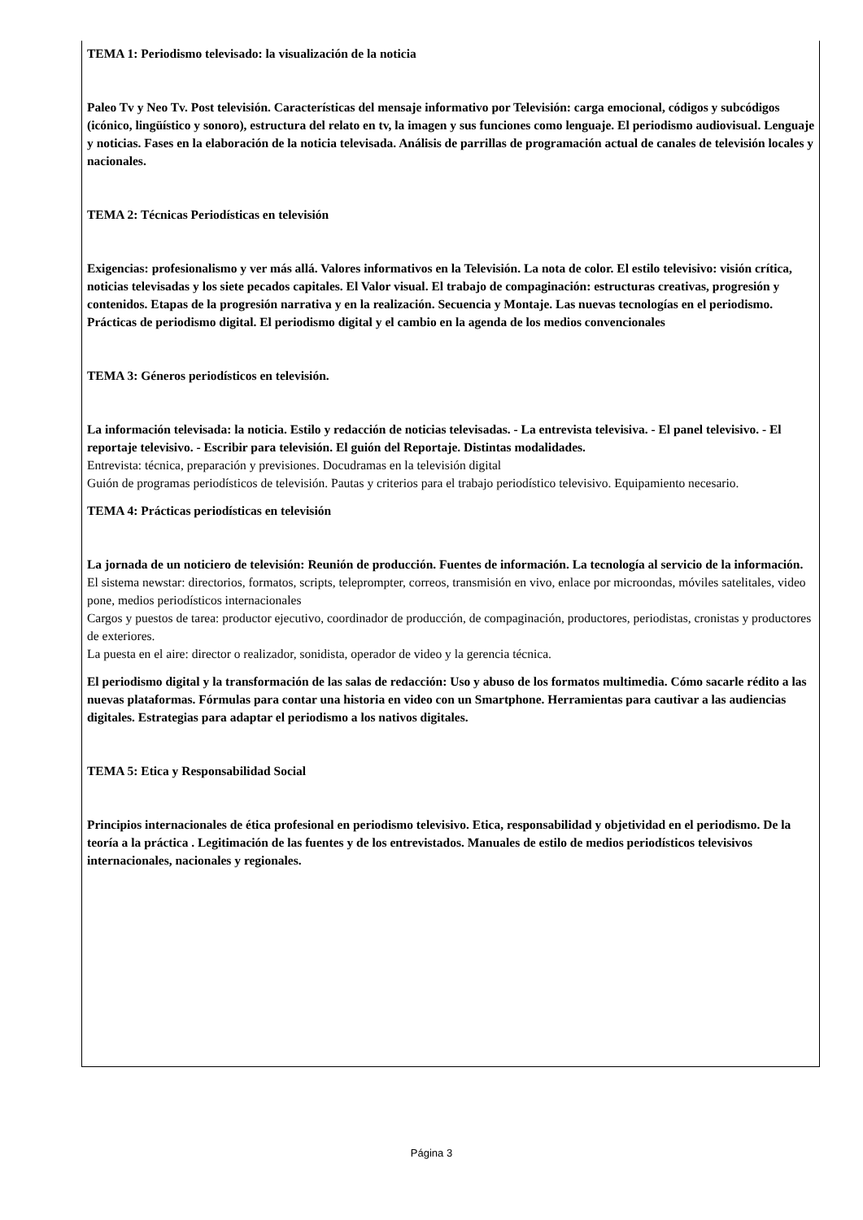TEMA 1: Periodismo televisado: la visualización de la noticia
Paleo Tv y Neo Tv. Post televisión. Características del mensaje informativo por Televisión: carga emocional, códigos y subcódigos (icónico, lingüístico y sonoro), estructura del relato en tv, la imagen y sus funciones como lenguaje. El periodismo audiovisual. Lenguaje y noticias. Fases en la elaboración de la noticia televisada. Análisis de parrillas de programación actual de canales de televisión locales y nacionales.
TEMA 2: Técnicas Periodísticas en televisión
Exigencias: profesionalismo y ver más allá. Valores informativos en la Televisión. La nota de color. El estilo televisivo: visión crítica, noticias televisadas y los siete pecados capitales. El Valor visual. El trabajo de compaginación: estructuras creativas, progresión y contenidos. Etapas de la progresión narrativa y en la realización. Secuencia y Montaje. Las nuevas tecnologías en el periodismo. Prácticas de periodismo digital. El periodismo digital y el cambio en la agenda de los medios convencionales
TEMA 3: Géneros periodísticos en televisión.
La información televisada: la noticia. Estilo y redacción de noticias televisadas. - La entrevista televisiva. - El panel televisivo. - El reportaje televisivo. - Escribir para televisión. El guión del Reportaje. Distintas modalidades.
Entrevista: técnica, preparación y previsiones. Docudramas en la televisión digital
Guión de programas periodísticos de televisión. Pautas y criterios para el trabajo periodístico televisivo. Equipamiento necesario.
TEMA 4: Prácticas periodísticas en televisión
La jornada de un noticiero de televisión: Reunión de producción. Fuentes de información. La tecnología al servicio de la información.
El sistema newstar: directorios, formatos, scripts, teleprompter, correos, transmisión en vivo, enlace por microondas, móviles satelitales, video pone, medios periodísticos internacionales
Cargos y puestos de tarea: productor ejecutivo, coordinador de producción, de compaginación, productores, periodistas, cronistas y productores de exteriores.
La puesta en el aire: director o realizador, sonidista, operador de video y la gerencia técnica.
El periodismo digital y la transformación de las salas de redacción: Uso y abuso de los formatos multimedia. Cómo sacarle rédito a las nuevas plataformas. Fórmulas para contar una historia en video con un Smartphone. Herramientas para cautivar a las audiencias digitales. Estrategias para adaptar el periodismo a los nativos digitales.
TEMA 5: Etica y Responsabilidad Social
Principios internacionales de ética profesional en periodismo televisivo. Etica, responsabilidad y objetividad en el periodismo. De la teoría a la práctica . Legitimación de las fuentes y de los entrevistados. Manuales de estilo de medios periodísticos televisivos internacionales, nacionales y regionales.
Página 3